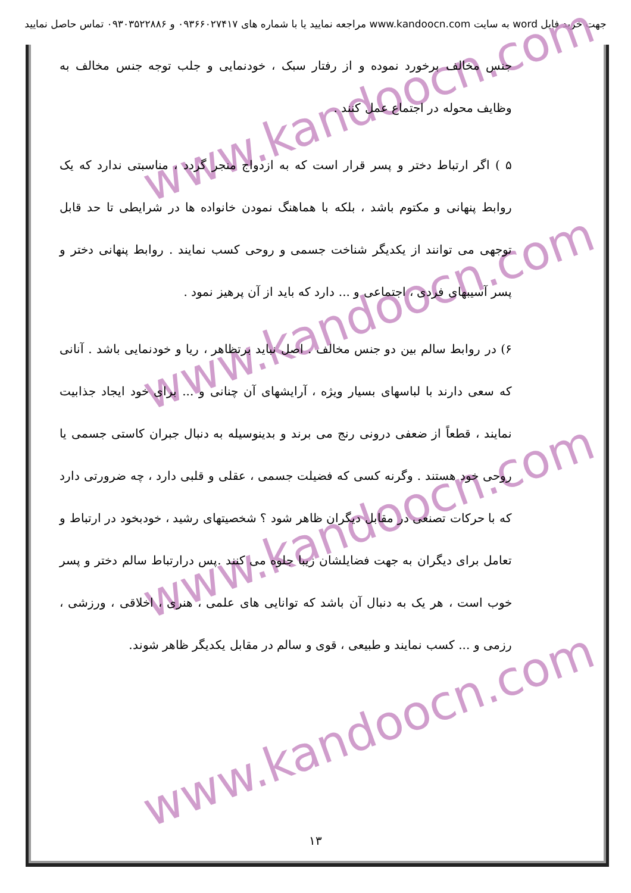جهت خرید فایل word به سایت www.kandoocn.com مراجعه نمایید یا با شماره های ۰۹۳۶۶۰۲۷۴۱۷ و ۰۹۳۰۳۵۲۲۸۸۶ تماس حاصل نمایید
www.kandoocn.com
www.kandoocn.com
www.kandoocn.com
www.kandoocn.com
جنس مخالف برخورد نموده و از رفتار سبک ، خودنمایی و جلب توجه جنس مخالف به وظایف محوله در اجتماع عمل کنند .
۵ ) اگر ارتباط دختر و پسر قرار است که به ازدواج منجر گردد ، مناسبتی ندارد که یک روابط پنهانی و مکتوم باشد ، بلکه با هماهنگ نمودن خانواده ها در شرایطی تا حد قابل توجهی می توانند از یکدیگر شناخت جسمی و روحی کسب نمایند . روابط پنهانی دختر و پسر آسیبهای فردی ، اجتماعی و ... دارد که باید از آن پرهیز نمود .
۶) در روابط سالم بین دو جنس مخالف . اصل نباید برتظاهر ، ریا و خودنمایی باشد . آنانی که سعی دارند با لباسهای بسیار ویژه ، آرایشهای آن چنانی و ... برای خود ایجاد جذابیت نمایند ، قطعاً از ضعفی درونی رنج می برند و بدینوسیله به دنبال جبران کاستی جسمی یا روحی خود هستند . وگرنه کسی که فضیلت جسمی ، عقلی و قلبی دارد ، چه ضرورتی دارد که با حرکات تصنعی در مقابل دیگران ظاهر شود ؟ شخصیتهای رشید ، خودبخود در ارتباط و تعامل برای دیگران به جهت فضایلشان زیبا جلوه می کنند .پس درارتباط سالم دختر و پسر خوب است ، هر یک به دنبال آن باشد که توانایی های علمی ، هنری ، اخلاقی ، ورزشی ، رزمی و ... کسب نمایند و طبیعی ، قوی و سالم در مقابل یکدیگر ظاهر شوند.
۱۳